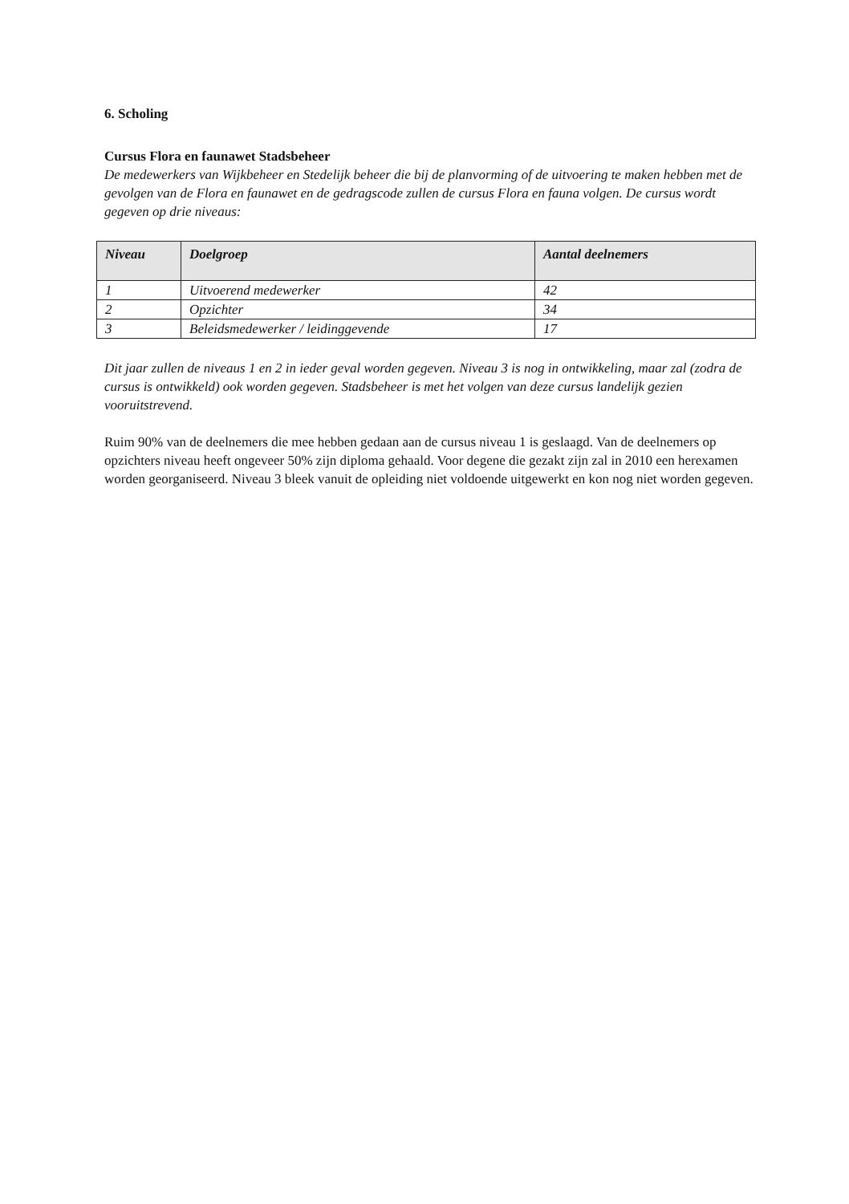6. Scholing
Cursus Flora en faunawet Stadsbeheer
De medewerkers van Wijkbeheer en Stedelijk beheer die bij de planvorming of de uitvoering te maken hebben met de gevolgen van de Flora en faunawet en de gedragscode zullen de cursus Flora en fauna volgen. De cursus wordt gegeven op drie niveaus:
| Niveau | Doelgroep | Aantal deelnemers |
| --- | --- | --- |
| 1 | Uitvoerend medewerker | 42 |
| 2 | Opzichter | 34 |
| 3 | Beleidsmedewerker / leidinggevende | 17 |
Dit jaar zullen de niveaus 1 en 2 in ieder geval worden gegeven. Niveau 3 is nog in ontwikkeling, maar zal (zodra de cursus is ontwikkeld) ook worden gegeven. Stadsbeheer is met het volgen van deze cursus landelijk gezien vooruitstrevend.
Ruim 90% van de deelnemers die mee hebben gedaan aan de cursus niveau 1 is geslaagd. Van de deelnemers op opzichters niveau heeft ongeveer 50% zijn diploma gehaald. Voor degene die gezakt zijn zal in 2010 een herexamen worden georganiseerd. Niveau 3 bleek vanuit de opleiding niet voldoende uitgewerkt en kon nog niet worden gegeven.